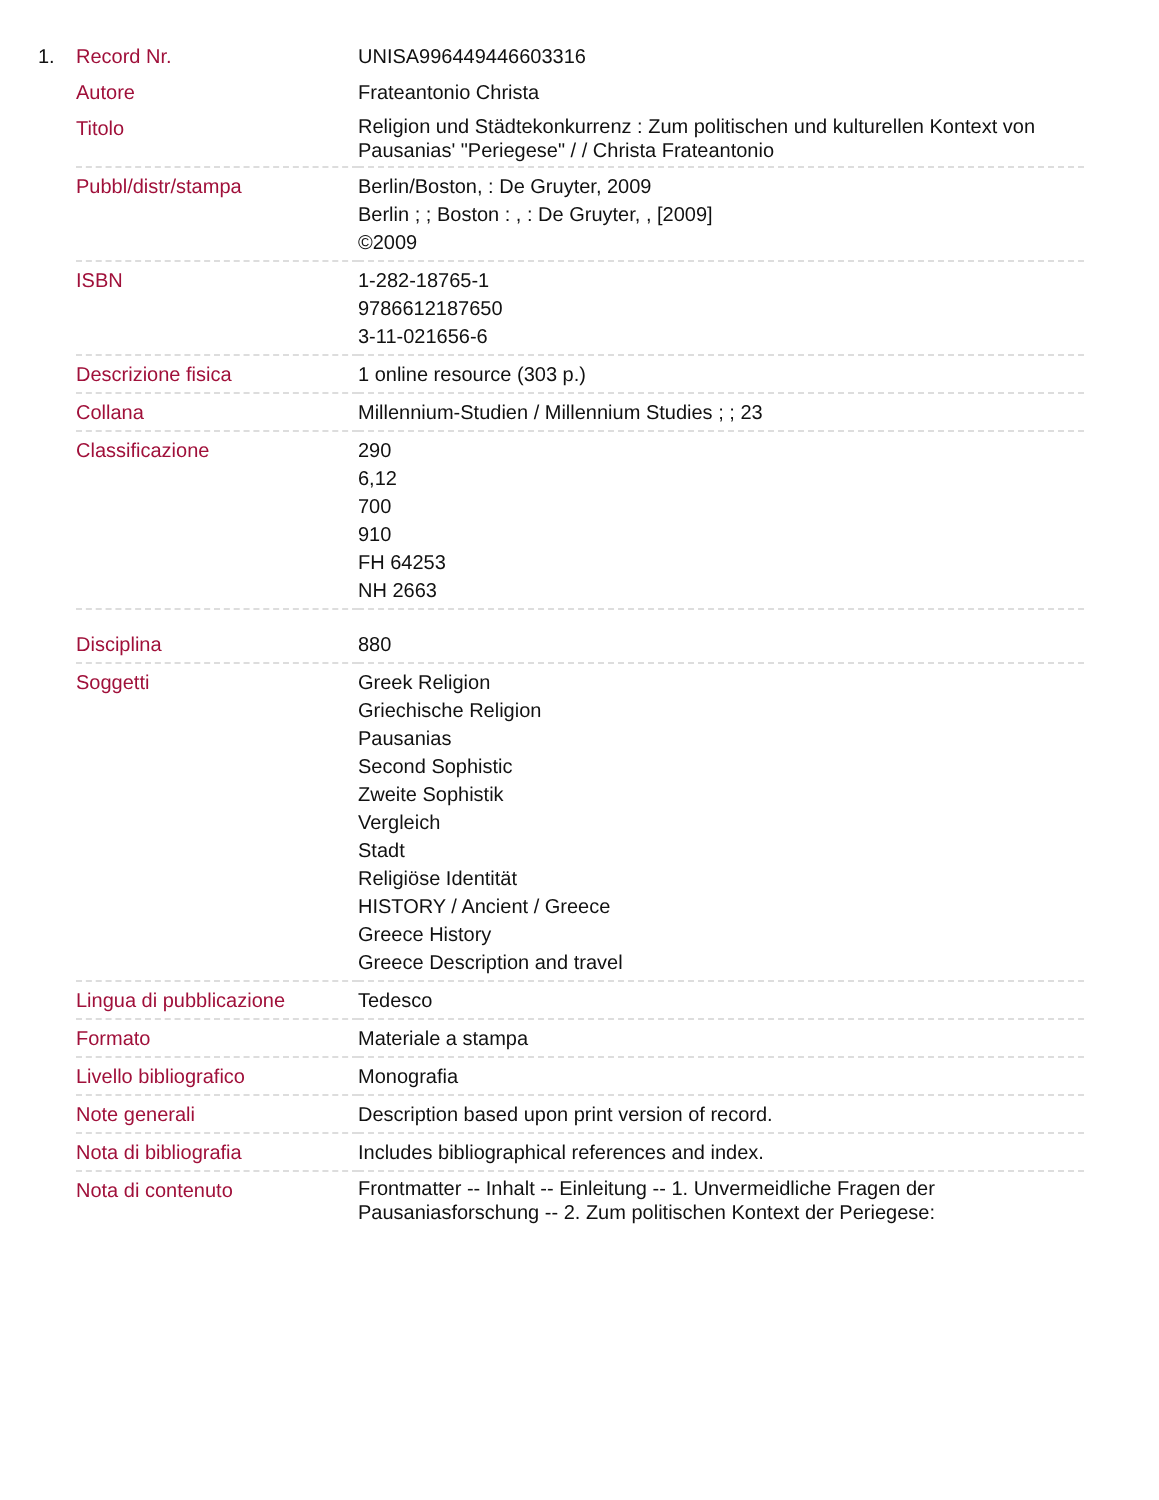1.
| Record Nr. | UNISA996449446603316 |
| Autore | Frateantonio Christa |
| Titolo | Religion und Städtekonkurrenz : Zum politischen und kulturellen Kontext von Pausanias' "Periegese" / / Christa Frateantonio |
| Pubbl/distr/stampa | Berlin/Boston, : De Gruyter, 2009 Berlin ; ; Boston : , : De Gruyter, , [2009] ©2009 |
| ISBN | 1-282-18765-1 9786612187650 3-11-021656-6 |
| Descrizione fisica | 1 online resource (303 p.) |
| Collana | Millennium-Studien / Millennium Studies ; ; 23 |
| Classificazione | 290 6,12 700 910 FH 64253 NH 2663 |
| Disciplina | 880 |
| Soggetti | Greek Religion Griechische Religion Pausanias Second Sophistic Zweite Sophistik Vergleich Stadt Religiöse Identität HISTORY / Ancient / Greece Greece History Greece Description and travel |
| Lingua di pubblicazione | Tedesco |
| Formato | Materiale a stampa |
| Livello bibliografico | Monografia |
| Note generali | Description based upon print version of record. |
| Nota di bibliografia | Includes bibliographical references and index. |
| Nota di contenuto | Frontmatter -- Inhalt -- Einleitung -- 1. Unvermeidliche Fragen der Pausaniasforschung -- 2. Zum politischen Kontext der Periegese: |